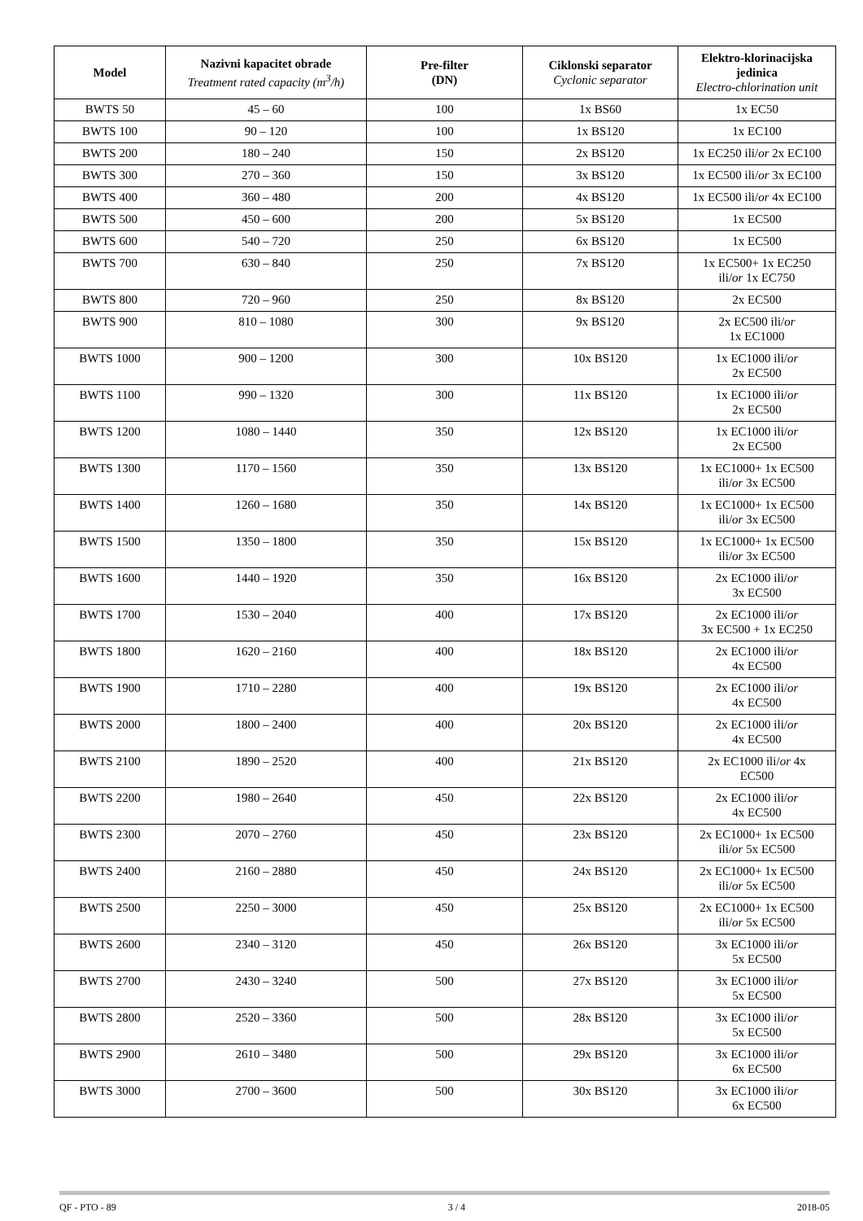| Model | Nazivni kapacitet obrade Treatment rated capacity (m<sup>3</sup>/h) | Pre-filter (DN) | Ciklonski separator Cyclonic separator | Elektro-klorinacijska jedinica Electro-chlorination unit |
| --- | --- | --- | --- | --- |
| BWTS 50 | 45 – 60 | 100 | 1x BS60 | 1x EC50 |
| BWTS 100 | 90 – 120 | 100 | 1x BS120 | 1x EC100 |
| BWTS 200 | 180 – 240 | 150 | 2x BS120 | 1x EC250 ili/ or 2x EC100 |
| BWTS 300 | 270 – 360 | 150 | 3x BS120 | 1x EC500 ili/ or 3x EC100 |
| BWTS 400 | 360 – 480 | 200 | 4x BS120 | 1x EC500 ili/ or 4x EC100 |
| BWTS 500 | 450 – 600 | 200 | 5x BS120 | 1x EC500 |
| BWTS 600 | 540 – 720 | 250 | 6x BS120 | 1x EC500 |
| BWTS 700 | 630 – 840 | 250 | 7x BS120 | 1x EC500+ 1x EC250 ili/ or 1x EC750 |
| BWTS 800 | 720 – 960 | 250 | 8x BS120 | 2x EC500 |
| BWTS 900 | 810 – 1080 | 300 | 9x BS120 | 2x EC500 ili/ or 1x EC1000 |
| BWTS 1000 | 900 – 1200 | 300 | 10x BS120 | 1x EC1000 ili/ or 2x EC500 |
| BWTS 1100 | 990 – 1320 | 300 | 11x BS120 | 1x EC1000 ili/ or 2x EC500 |
| BWTS 1200 | 1080 – 1440 | 350 | 12x BS120 | 1x EC1000 ili/ or 2x EC500 |
| BWTS 1300 | 1170 – 1560 | 350 | 13x BS120 | 1x EC1000+ 1x EC500 ili/ or 3x EC500 |
| BWTS 1400 | 1260 – 1680 | 350 | 14x BS120 | 1x EC1000+ 1x EC500 ili/ or 3x EC500 |
| BWTS 1500 | 1350 – 1800 | 350 | 15x BS120 | 1x EC1000+ 1x EC500 ili/ or 3x EC500 |
| BWTS 1600 | 1440 – 1920 | 350 | 16x BS120 | 2x EC1000 ili/ or 3x EC500 |
| BWTS 1700 | 1530 – 2040 | 400 | 17x BS120 | 2x EC1000 ili/ or 3x EC500 + 1x EC250 |
| BWTS 1800 | 1620 – 2160 | 400 | 18x BS120 | 2x EC1000 ili/ or 4x EC500 |
| BWTS 1900 | 1710 – 2280 | 400 | 19x BS120 | 2x EC1000 ili/ or 4x EC500 |
| BWTS 2000 | 1800 – 2400 | 400 | 20x BS120 | 2x EC1000 ili/ or 4x EC500 |
| BWTS 2100 | 1890 – 2520 | 400 | 21x BS120 | 2x EC1000 ili/ or 4x EC500 |
| BWTS 2200 | 1980 – 2640 | 450 | 22x BS120 | 2x EC1000 ili/ or 4x EC500 |
| BWTS 2300 | 2070 – 2760 | 450 | 23x BS120 | 2x EC1000+ 1x EC500 ili/ or 5x EC500 |
| BWTS 2400 | 2160 – 2880 | 450 | 24x BS120 | 2x EC1000+ 1x EC500 ili/ or 5x EC500 |
| BWTS 2500 | 2250 – 3000 | 450 | 25x BS120 | 2x EC1000+ 1x EC500 ili/ or 5x EC500 |
| BWTS 2600 | 2340 – 3120 | 450 | 26x BS120 | 3x EC1000 ili/ or 5x EC500 |
| BWTS 2700 | 2430 – 3240 | 500 | 27x BS120 | 3x EC1000 ili/ or 5x EC500 |
| BWTS 2800 | 2520 – 3360 | 500 | 28x BS120 | 3x EC1000 ili/ or 5x EC500 |
| BWTS 2900 | 2610 – 3480 | 500 | 29x BS120 | 3x EC1000 ili/ or 6x EC500 |
| BWTS 3000 | 2700 – 3600 | 500 | 30x BS120 | 3x EC1000 ili/ or 6x EC500 |
QF - PTO - 89 3 / 4 2018-05